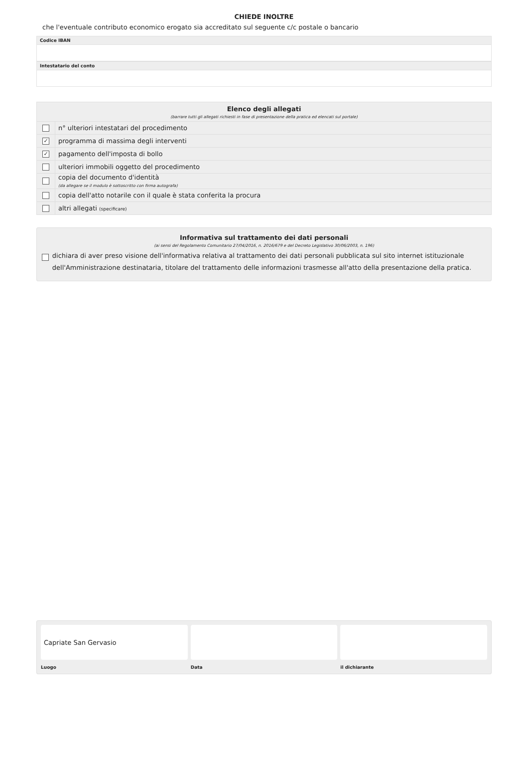CHIEDE INOLTRE
che l'eventuale contributo economico erogato sia accreditato sul seguente c/c postale o bancario
Codice IBAN
Intestatario del conto
Elenco degli allegati
(barrare tutti gli allegati richiesti in fase di presentazione della pratica ed elencati sul portale)
n° ulteriori intestatari del procedimento
✓
programma di massima degli interventi
✓
pagamento dell'imposta di bollo
ulteriori immobili oggetto del procedimento
copia del documento d'identità
(da allegare se il modulo è sottoscritto con firma autografa)
copia dell'atto notarile con il quale è stata conferita la procura
altri allegati (specificare)
Informativa sul trattamento dei dati personali
(ai sensi del Regolamento Comunitario 27/04/2016, n. 2016/679 e del Decreto Legislativo 30/06/2003, n. 196)
dichiara di aver preso visione dell'informativa relativa al trattamento dei dati personali pubblicata sul sito internet istituzionale dell'Amministrazione destinataria, titolare del trattamento delle informazioni trasmesse all'atto della presentazione della pratica.
Capriate San Gervasio
Luogo Data il dichiarante